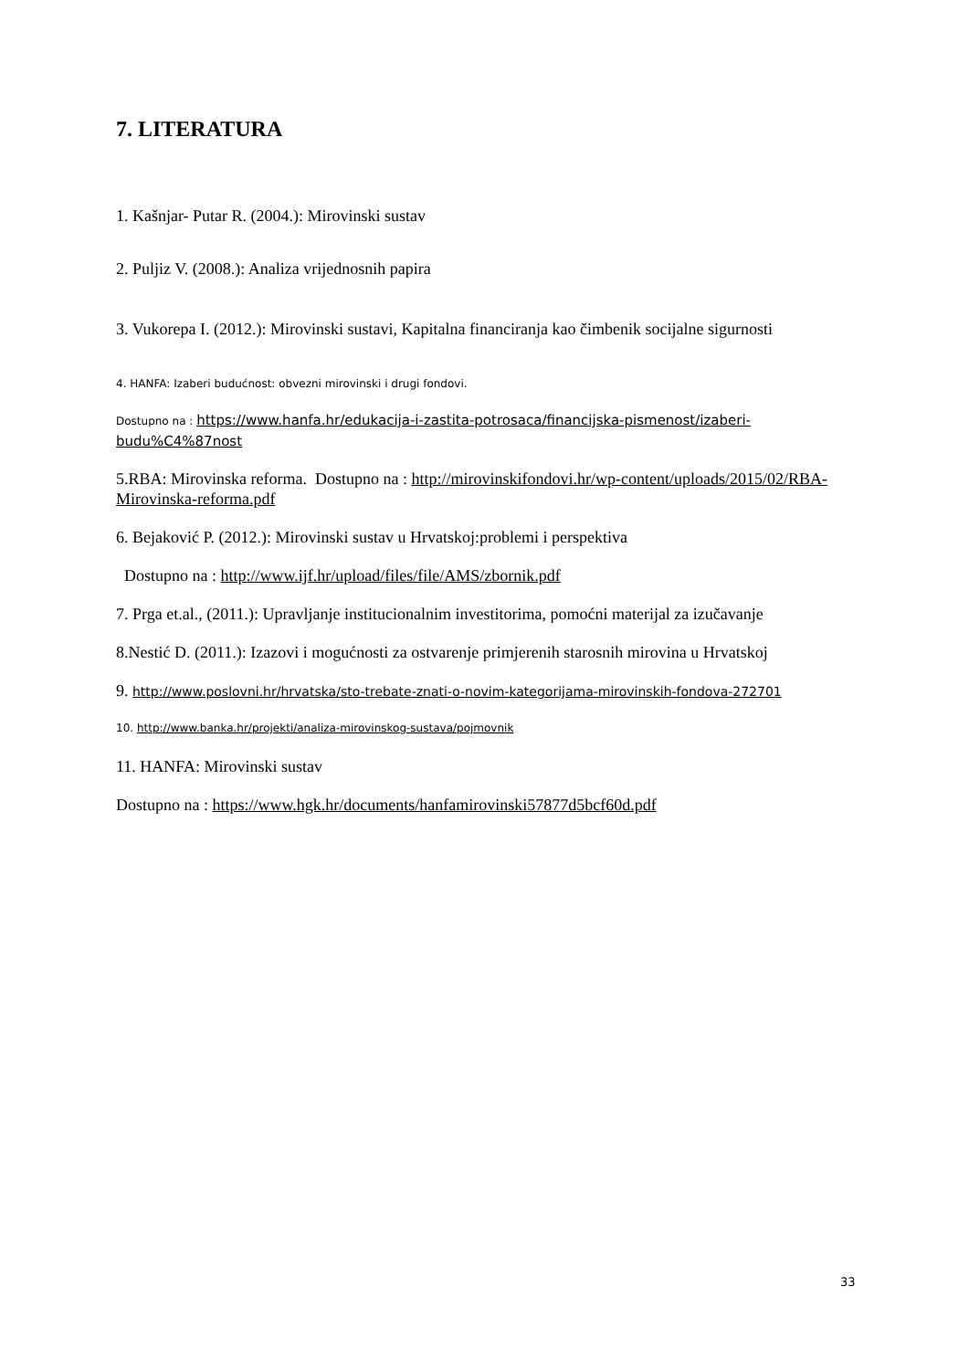7. LITERATURA
1. Kašnjar- Putar R. (2004.): Mirovinski sustav
2. Puljiz V. (2008.): Analiza vrijednosnih papira
3. Vukorepa I. (2012.): Mirovinski sustavi, Kapitalna financiranja kao čimbenik socijalne sigurnosti
4. HANFA: Izaberi budućnost: obvezni mirovinski i drugi fondovi.
Dostupno na : https://www.hanfa.hr/edukacija-i-zastita-potrosaca/financijska-pismenost/izaberi-budu%C4%87nost
5.RBA: Mirovinska reforma. Dostupno na : http://mirovinskifondovi.hr/wp-content/uploads/2015/02/RBA-Mirovinska-reforma.pdf
6. Bejaković P. (2012.): Mirovinski sustav u Hrvatskoj:problemi i perspektiva
Dostupno na : http://www.ijf.hr/upload/files/file/AMS/zbornik.pdf
7. Prga et.al., (2011.): Upravljanje institucionalnim investitorima, pomoćni materijal za izučavanje
8.Nestić D. (2011.): Izazovi i mogućnosti za ostvarenje primjerenih starosnih mirovina u Hrvatskoj
9. http://www.poslovni.hr/hrvatska/sto-trebate-znati-o-novim-kategorijama-mirovinskih-fondova-272701
10. http://www.banka.hr/projekti/analiza-mirovinskog-sustava/pojmovnik
11. HANFA: Mirovinski sustav
Dostupno na : https://www.hgk.hr/documents/hanfamirovinski57877d5bcf60d.pdf
33